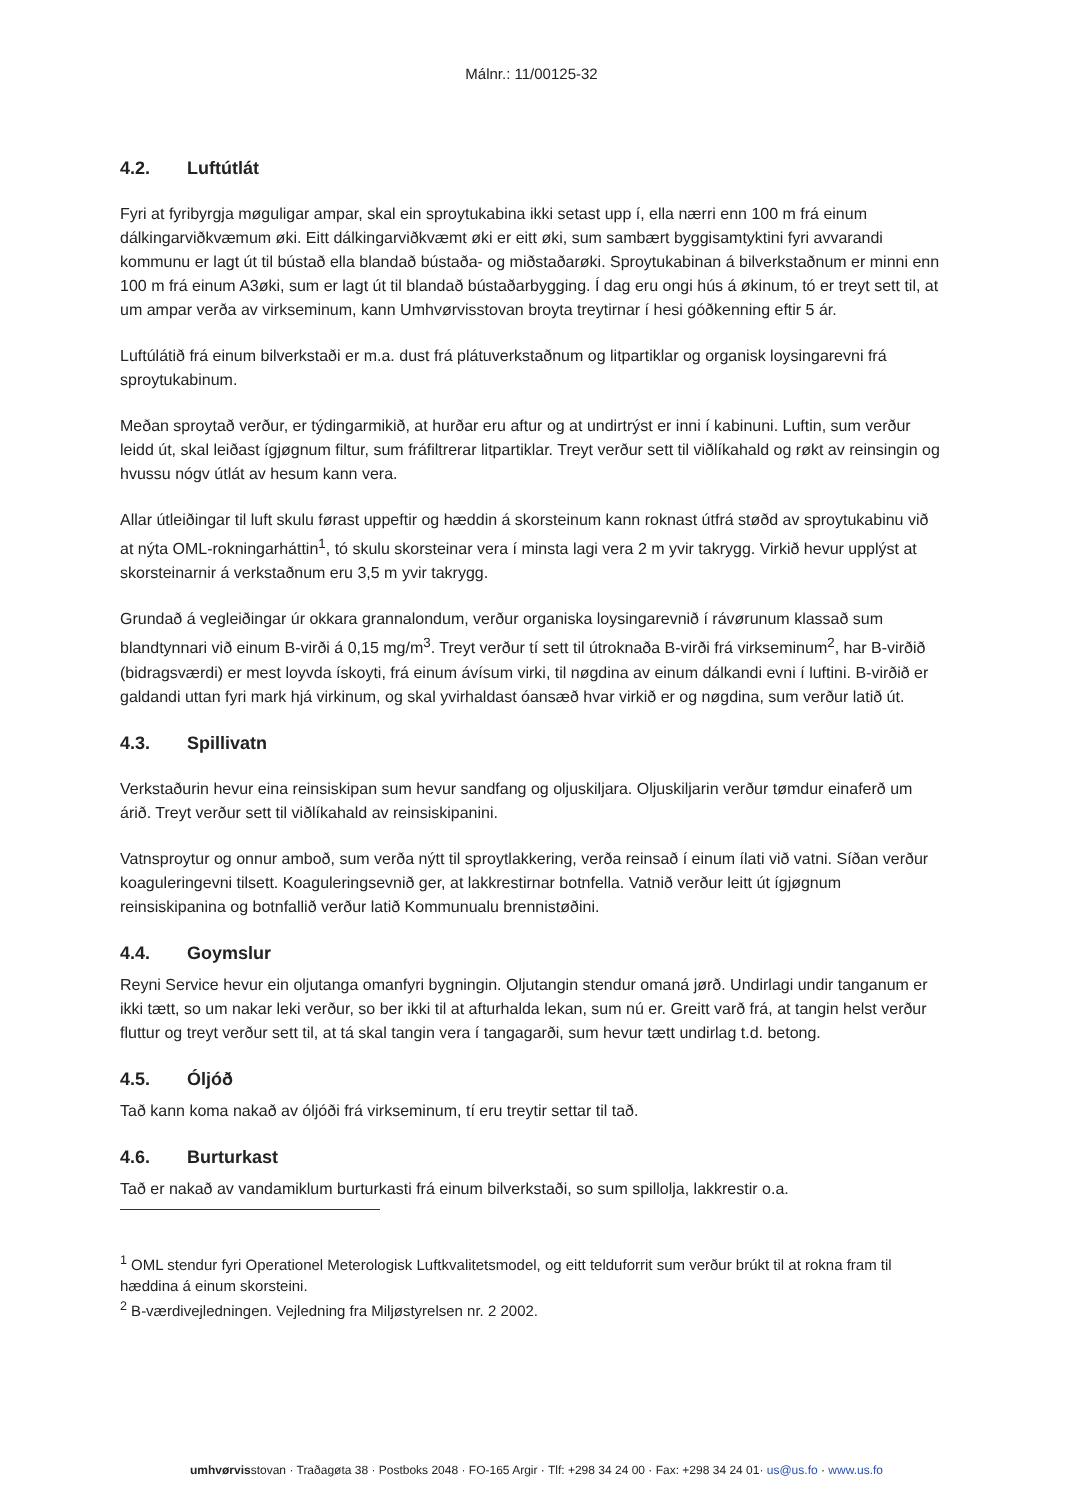Málnr.: 11/00125-32
4.2. Luftútlát
Fyri at fyribyrgja møguligar ampar, skal ein sproytukabina ikki setast upp í, ella nærri enn 100 m frá einum dálkingarviðkvæmum øki. Eitt dálkingarviðkvæmt øki er eitt øki, sum sambært byggisamtyktini fyri avvarandi kommunu er lagt út til bústað ella blandað bústaða- og miðstaðarøki. Sproytukabinan á bilverkstaðnum er minni enn 100 m frá einum A3øki, sum er lagt út til blandað bústaðarbygging. Í dag eru ongi hús á økinum, tó er treyt sett til, at um ampar verða av virkseminum, kann Umhvørvisstovan broyta treytirnar í hesi góðkenning eftir 5 ár.
Luftúlátið frá einum bilverkstaði er m.a. dust frá plátuverkstaðnum og litpartiklar og organisk loysingarevni frá sproytukabinum.
Meðan sproytað verður, er týdingarmikið, at hurðar eru aftur og at undirtrýst er inni í kabinuni. Luftin, sum verður leidd út, skal leiðast ígjøgnum filtur, sum fráfiltrerar litpartiklar. Treyt verður sett til viðlíkahald og røkt av reinsingin og hvussu nógv útlát av hesum kann vera.
Allar útleiðingar til luft skulu førast uppeftir og hæddin á skorsteinum kann roknast útfrá støðd av sproytukabinu við at nýta OML-rokningarháttin<sup>1</sup>, tó skulu skorsteinar vera í minsta lagi vera 2 m yvir takrygg. Virkið hevur upplýst at skorsteinarnir á verkstaðnum eru 3,5 m yvir takrygg.
Grundað á vegleiðingar úr okkara grannalondum, verður organiska loysingarevnið í rávørunum klassað sum blandtynnari við einum B-virði á 0,15 mg/m<sup>3</sup>. Treyt verður tí sett til útroknaða B-virði frá virkseminum<sup>2</sup>, har B-virðið (bidragsværdi) er mest loyvda ískoyti, frá einum ávísum virki, til nøgdina av einum dálkandi evni í luftini. B-virðið er galdandi uttan fyri mark hjá virkinum, og skal yvirhaldast óansæð hvar virkið er og nøgdina, sum verður latið út.
4.3. Spillivatn
Verkstaðurin hevur eina reinsiskipan sum hevur sandfang og oljuskiljara. Oljuskiljarin verður tømdur einaferð um árið. Treyt verður sett til viðlíkahald av reinsiskipanini.
Vatnsproytur og onnur amboð, sum verða nýtt til sproytlakkering, verða reinsað í einum ílati við vatni. Síðan verður koaguleringevni tilsett. Koaguleringsevnið ger, at lakkrestirnar botnfella. Vatnið verður leitt út ígjøgnum reinsiskipanina og botnfallið verður latið Kommunualu brennistøðini.
4.4. Goymslur
Reyni Service hevur ein oljutanga omanfyri bygningin. Oljutangin stendur omaná jørð. Undirlagi undir tanganum er ikki tætt, so um nakar leki verður, so ber ikki til at afturhalda lekan, sum nú er. Greitt varð frá, at tangin helst verður fluttur og treyt verður sett til, at tá skal tangin vera í tangagarði, sum hevur tætt undirlag t.d. betong.
4.5. Óljóð
Tað kann koma nakað av óljóði frá virkseminum, tí eru treytir settar til tað.
4.6. Burturkast
Tað er nakað av vandamiklum burturkasti frá einum bilverkstaði, so sum spillolja, lakkrestir o.a.
<sup>1</sup> OML stendur fyri Operationel Meterologisk Luftkvalitetsmodel, og eitt telduforrit sum verður brúkt til at rokna fram til hæddina á einum skorsteini.
<sup>2</sup> B-værdivejledningen. Vejledning fra Miljøstyrelsen nr. 2 2002.
umhvørvisstovan · Traðagøta 38 · Postboks 2048 · FO-165 Argir · Tlf: +298 34 24 00 · Fax: +298 34 24 01· us@us.fo · www.us.fo